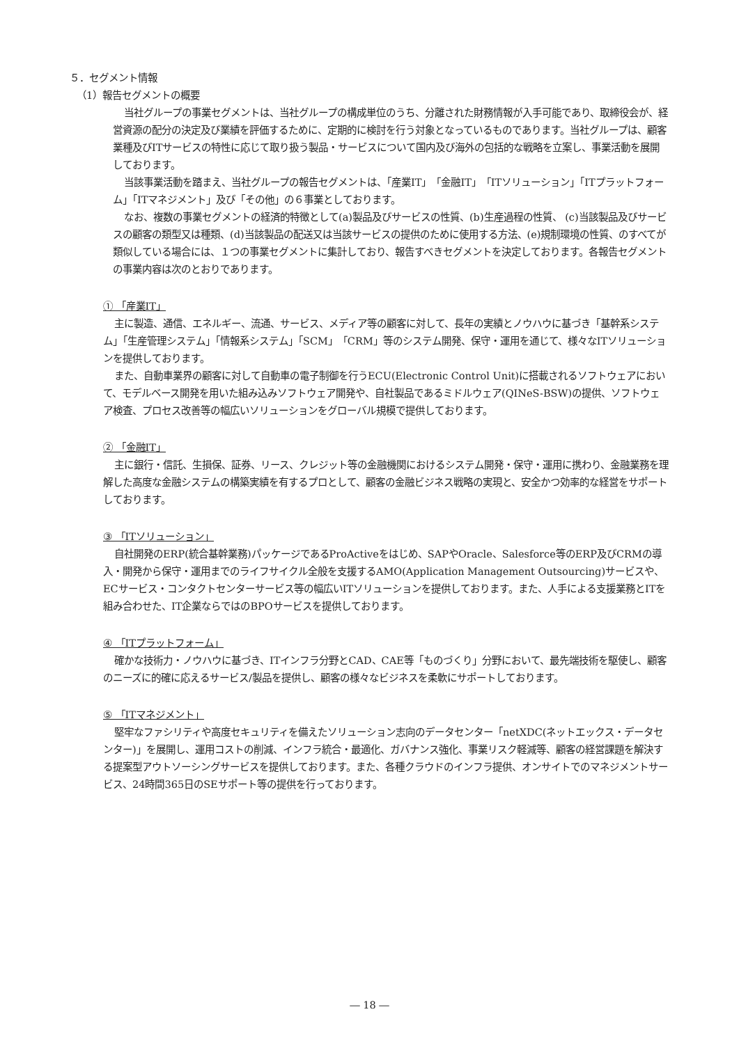５．セグメント情報
（1）報告セグメントの概要
当社グループの事業セグメントは、当社グループの構成単位のうち、分離された財務情報が入手可能であり、取締役会が、経営資源の配分の決定及び業績を評価するために、定期的に検討を行う対象となっているものであります。当社グループは、顧客業種及びITサービスの特性に応じて取り扱う製品・サービスについて国内及び海外の包括的な戦略を立案し、事業活動を展開しております。
当該事業活動を踏まえ、当社グループの報告セグメントは、「産業IT」「金融IT」「ITソリューション」「ITプラットフォーム」「ITマネジメント」及び「その他」の６事業としております。
なお、複数の事業セグメントの経済的特徴として(a)製品及びサービスの性質、(b)生産過程の性質、 (c)当該製品及びサービスの顧客の類型又は種類、(d)当該製品の配送又は当該サービスの提供のために使用する方法、(e)規制環境の性質、のすべてが類似している場合には、１つの事業セグメントに集計しており、報告すべきセグメントを決定しております。各報告セグメントの事業内容は次のとおりであります。
① 「産業IT」
主に製造、通信、エネルギー、流通、サービス、メディア等の顧客に対して、長年の実績とノウハウに基づき「基幹系システム」「生産管理システム」「情報系システム」「SCM」「CRM」等のシステム開発、保守・運用を通じて、様々なITソリューションを提供しております。
また、自動車業界の顧客に対して自動車の電子制御を行うECU(Electronic Control Unit)に搭載されるソフトウェアにおいて、モデルベース開発を用いた組み込みソフトウェア開発や、自社製品であるミドルウェア(QINeS-BSW)の提供、ソフトウェア検査、プロセス改善等の幅広いソリューションをグローバル規模で提供しております。
② 「金融IT」
主に銀行・信託、生損保、証券、リース、クレジット等の金融機関におけるシステム開発・保守・運用に携わり、金融業務を理解した高度な金融システムの構築実績を有するプロとして、顧客の金融ビジネス戦略の実現と、安全かつ効率的な経営をサポートしております。
③ 「ITソリューション」
自社開発のERP(統合基幹業務)パッケージであるProActiveをはじめ、SAPやOracle、Salesforce等のERP及びCRMの導入・開発から保守・運用までのライフサイクル全般を支援するAMO(Application Management Outsourcing)サービスや、ECサービス・コンタクトセンターサービス等の幅広いITソリューションを提供しております。また、人手による支援業務とITを組み合わせた、IT企業ならではのBPOサービスを提供しております。
④ 「ITプラットフォーム」
確かな技術力・ノウハウに基づき、ITインフラ分野とCAD、CAE等「ものづくり」分野において、最先端技術を駆使し、顧客のニーズに的確に応えるサービス/製品を提供し、顧客の様々なビジネスを柔軟にサポートしております。
⑤ 「ITマネジメント」
堅牢なファシリティや高度セキュリティを備えたソリューション志向のデータセンター「netXDC(ネットエックス・データセンター)」を展開し、運用コストの削減、インフラ統合・最適化、ガバナンス強化、事業リスク軽減等、顧客の経営課題を解決する提案型アウトソーシングサービスを提供しております。また、各種クラウドのインフラ提供、オンサイトでのマネジメントサービス、24時間365日のSEサポート等の提供を行っております。
― 18 ―